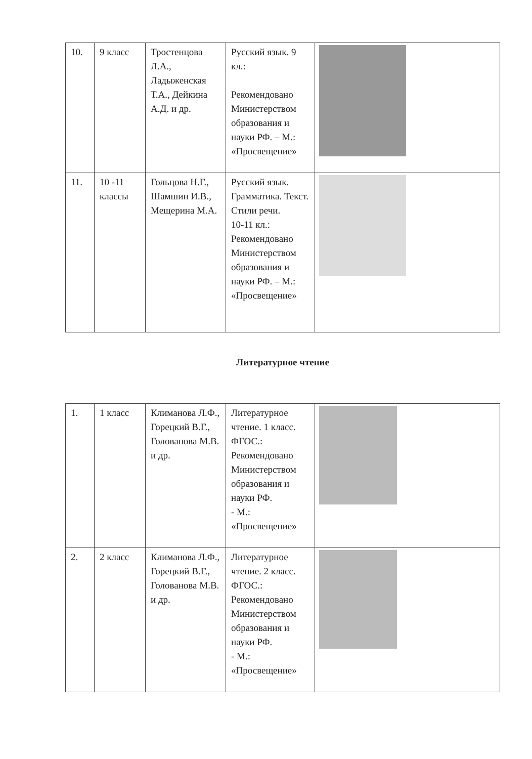| 10. | 9 класс | Тростенцова Л.А., Ладыженская Т.А., Дейкина А.Д. и др. | Русский язык. 9 кл.: Рекомендовано Министерством образования и науки РФ. – М.: «Просвещение» | |
| 11. | 10 -11 классы | Гольцова Н.Г., Шамшин И.В., Мещерина М.А. | Русский язык. Грамматика. Текст. Стили речи. 10-11 кл.: Рекомендовано Министерством образования и науки РФ. – М.: «Просвещение» | |
Литературное чтение
| 1. | 1 класс | Климанова Л.Ф., Горецкий В.Г., Голованова М.В. и др. | Литературное чтение. 1 класс. ФГОС.: Рекомендовано Министерством образования и науки РФ. - М.: «Просвещение» | |
| 2. | 2 класс | Климанова Л.Ф., Горецкий В.Г., Голованова М.В. и др. | Литературное чтение. 2 класс. ФГОС.: Рекомендовано Министерством образования и науки РФ. - М.: «Просвещение» | |